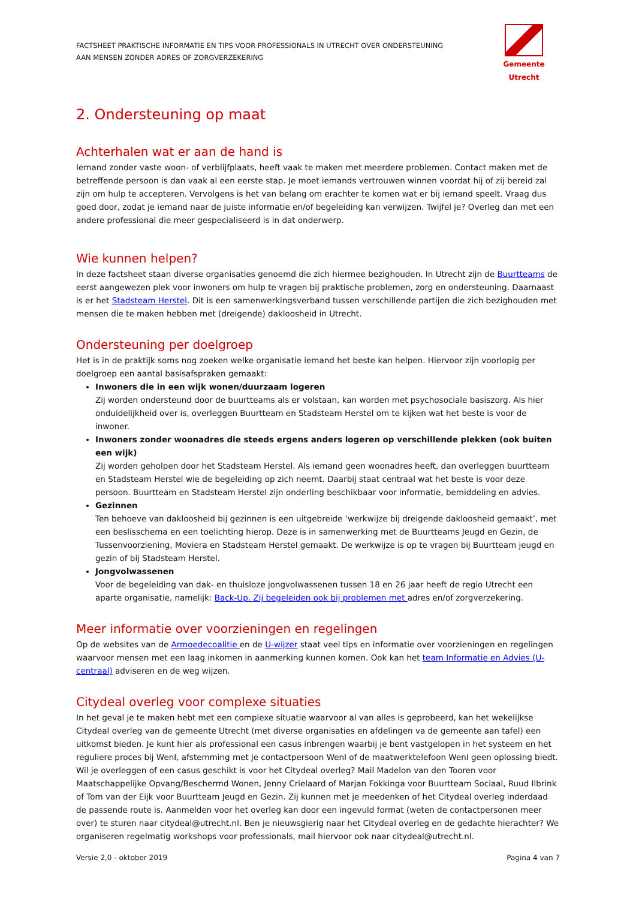FACTSHEET PRAKTISCHE INFORMATIE EN TIPS VOOR PROFESSIONALS IN UTRECHT OVER ONDERSTEUNING
AAN MENSEN ZONDER ADRES OF ZORGVERZEKERING
Gemeente Utrecht
2. Ondersteuning op maat
Achterhalen wat er aan de hand is
Iemand zonder vaste woon- of verblijfplaats, heeft vaak te maken met meerdere problemen. Contact maken met de betreffende persoon is dan vaak al een eerste stap. Je moet iemands vertrouwen winnen voordat hij of zij bereid zal zijn om hulp te accepteren. Vervolgens is het van belang om erachter te komen wat er bij iemand speelt. Vraag dus goed door, zodat je iemand naar de juiste informatie en/of begeleiding kan verwijzen. Twijfel je? Overleg dan met een andere professional die meer gespecialiseerd is in dat onderwerp.
Wie kunnen helpen?
In deze factsheet staan diverse organisaties genoemd die zich hiermee bezighouden. In Utrecht zijn de Buurtteams de eerst aangewezen plek voor inwoners om hulp te vragen bij praktische problemen, zorg en ondersteuning. Daarnaast is er het Stadsteam Herstel. Dit is een samenwerkingsverband tussen verschillende partijen die zich bezighouden met mensen die te maken hebben met (dreigende) dakloosheid in Utrecht.
Ondersteuning per doelgroep
Het is in de praktijk soms nog zoeken welke organisatie iemand het beste kan helpen. Hiervoor zijn voorlopig per doelgroep een aantal basisafspraken gemaakt:
Inwoners die in een wijk wonen/duurzaam logeren
Zij worden ondersteund door de buurtteams als er volstaan, kan worden met psychosociale basiszorg. Als hier onduidelijkheid over is, overleggen Buurtteam en Stadsteam Herstel om te kijken wat het beste is voor de inwoner.
Inwoners zonder woonadres die steeds ergens anders logeren op verschillende plekken (ook buiten een wijk)
Zij worden geholpen door het Stadsteam Herstel. Als iemand geen woonadres heeft, dan overleggen buurtteam en Stadsteam Herstel wie de begeleiding op zich neemt. Daarbij staat centraal wat het beste is voor deze persoon. Buurtteam en Stadsteam Herstel zijn onderling beschikbaar voor informatie, bemiddeling en advies.
Gezinnen
Ten behoeve van dakloosheid bij gezinnen is een uitgebreide ‘werkwijze bij dreigende dakloosheid gemaakt’, met een beslisschema en een toelichting hierop. Deze is in samenwerking met de Buurtteams Jeugd en Gezin, de Tussenvoorziening, Moviera en Stadsteam Herstel gemaakt. De werkwijze is op te vragen bij Buurtteam jeugd en gezin of bij Stadsteam Herstel.
Jongvolwassenen
Voor de begeleiding van dak- en thuisloze jongvolwassenen tussen 18 en 26 jaar heeft de regio Utrecht een aparte organisatie, namelijk: Back-Up. Zij begeleiden ook bij problemen met adres en/of zorgverzekering.
Meer informatie over voorzieningen en regelingen
Op de websites van de Armoedecoalitie en de U-wijzer staat veel tips en informatie over voorzieningen en regelingen waarvoor mensen met een laag inkomen in aanmerking kunnen komen. Ook kan het team Informatie en Advies (U-centraal) adviseren en de weg wijzen.
Citydeal overleg voor complexe situaties
In het geval je te maken hebt met een complexe situatie waarvoor al van alles is geprobeerd, kan het wekelijkse Citydeal overleg van de gemeente Utrecht (met diverse organisaties en afdelingen va de gemeente aan tafel) een uitkomst bieden. Je kunt hier als professional een casus inbrengen waarbij je bent vastgelopen in het systeem en het reguliere proces bij WenI, afstemming met je contactpersoon WenI of de maatwerktelefoon WenI geen oplossing biedt. Wil je overleggen of een casus geschikt is voor het Citydeal overleg? Mail Madelon van den Tooren voor Maatschappelijke Opvang/Beschermd Wonen, Jenny Crielaard of Marjan Fokkinga voor Buurtteam Sociaal, Ruud Ilbrink of Tom van der Eijk voor Buurtteam Jeugd en Gezin. Zij kunnen met je meedenken of het Citydeal overleg inderdaad de passende route is. Aanmelden voor het overleg kan door een ingevuld format (weten de contactpersonen meer over) te sturen naar citydeal@utrecht.nl. Ben je nieuwsgierig naar het Citydeal overleg en de gedachte hierachter? We organiseren regelmatig workshops voor professionals, mail hiervoor ook naar citydeal@utrecht.nl.
Versie 2,0 - oktober 2019 Pagina 4 van 7